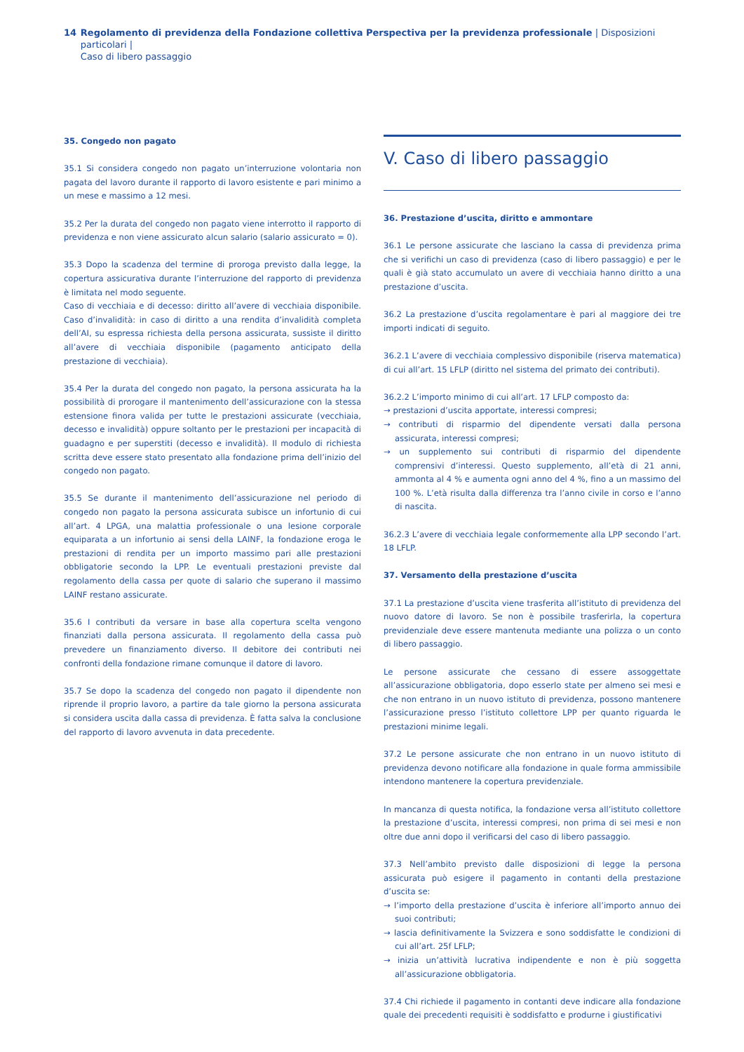14 Regolamento di previdenza della Fondazione collettiva Perspectiva per la previdenza professionale | Disposizioni particolari |
Caso di libero passaggio
35. Congedo non pagato
35.1 Si considera congedo non pagato un’interruzione volontaria non pagata del lavoro durante il rapporto di lavoro esistente e pari minimo a un mese e massimo a 12 mesi.
35.2 Per la durata del congedo non pagato viene interrotto il rapporto di previdenza e non viene assicurato alcun salario (salario assicurato = 0).
35.3 Dopo la scadenza del termine di proroga previsto dalla legge, la copertura assicurativa durante l’interruzione del rapporto di previdenza è limitata nel modo seguente.
Caso di vecchiaia e di decesso: diritto all’avere di vecchiaia disponibile. Caso d’invalidità: in caso di diritto a una rendita d’invalidità completa dell’AI, su espressa richiesta della persona assicurata, sussiste il diritto all’avere di vecchiaia disponibile (pagamento anticipato della prestazione di vecchiaia).
35.4 Per la durata del congedo non pagato, la persona assicurata ha la possibilità di prorogare il mantenimento dell’assicurazione con la stessa estensione finora valida per tutte le prestazioni assicurate (vecchiaia, decesso e invalidità) oppure soltanto per le prestazioni per incapacità di guadagno e per superstiti (decesso e invalidità). Il modulo di richiesta scritta deve essere stato presentato alla fondazione prima dell’inizio del congedo non pagato.
35.5 Se durante il mantenimento dell’assicurazione nel periodo di congedo non pagato la persona assicurata subisce un infortunio di cui all’art. 4 LPGA, una malattia professionale o una lesione corporale equiparata a un infortunio ai sensi della LAINF, la fondazione eroga le prestazioni di rendita per un importo massimo pari alle prestazioni obbligatorie secondo la LPP. Le eventuali prestazioni previste dal regolamento della cassa per quote di salario che superano il massimo LAINF restano assicurate.
35.6 I contributi da versare in base alla copertura scelta vengono finanziati dalla persona assicurata. Il regolamento della cassa può prevedere un finanziamento diverso. Il debitore dei contributi nei confronti della fondazione rimane comunque il datore di lavoro.
35.7 Se dopo la scadenza del congedo non pagato il dipendente non riprende il proprio lavoro, a partire da tale giorno la persona assicurata si considera uscita dalla cassa di previdenza. È fatta salva la conclusione del rapporto di lavoro avvenuta in data precedente.
V. Caso di libero passaggio
36. Prestazione d’uscita, diritto e ammontare
36.1 Le persone assicurate che lasciano la cassa di previdenza prima che si verifichi un caso di previdenza (caso di libero passaggio) e per le quali è già stato accumulato un avere di vecchiaia hanno diritto a una prestazione d’uscita.
36.2 La prestazione d’uscita regolamentare è pari al maggiore dei tre importi indicati di seguito.
36.2.1 L’avere di vecchiaia complessivo disponibile (riserva matematica) di cui all’art. 15 LFLP (diritto nel sistema del primato dei contributi).
36.2.2 L’importo minimo di cui all’art. 17 LFLP composto da:
→ prestazioni d’uscita apportate, interessi compresi;
→ contributi di risparmio del dipendente versati dalla persona assicurata, interessi compresi;
→ un supplemento sui contributi di risparmio del dipendente comprensivi d’interessi. Questo supplemento, all’età di 21 anni, ammonta al 4 % e aumenta ogni anno del 4 %, fino a un massimo del 100 %. L’età risulta dalla differenza tra l’anno civile in corso e l’anno di nascita.
36.2.3 L’avere di vecchiaia legale conformemente alla LPP secondo l’art. 18 LFLP.
37. Versamento della prestazione d’uscita
37.1 La prestazione d’uscita viene trasferita all’istituto di previdenza del nuovo datore di lavoro. Se non è possibile trasferirla, la copertura previdenziale deve essere mantenuta mediante una polizza o un conto di libero passaggio.
Le persone assicurate che cessano di essere assoggettate all’assicurazione obbligatoria, dopo esserlo state per almeno sei mesi e che non entrano in un nuovo istituto di previdenza, possono mantenere l’assicurazione presso l’istituto collettore LPP per quanto riguarda le prestazioni minime legali.
37.2 Le persone assicurate che non entrano in un nuovo istituto di previdenza devono notificare alla fondazione in quale forma ammissibile intendono mantenere la copertura previdenziale.
In mancanza di questa notifica, la fondazione versa all’istituto collettore la prestazione d’uscita, interessi compresi, non prima di sei mesi e non oltre due anni dopo il verificarsi del caso di libero passaggio.
37.3 Nell’ambito previsto dalle disposizioni di legge la persona assicurata può esigere il pagamento in contanti della prestazione d’uscita se:
→ l’importo della prestazione d’uscita è inferiore all’importo annuo dei suoi contributi;
→ lascia definitivamente la Svizzera e sono soddisfatte le condizioni di cui all’art. 25f LFLP;
→ inizia un’attività lucrativa indipendente e non è più soggetta all’assicurazione obbligatoria.
37.4 Chi richiede il pagamento in contanti deve indicare alla fondazione quale dei precedenti requisiti è soddisfatto e produrne i giustificativi